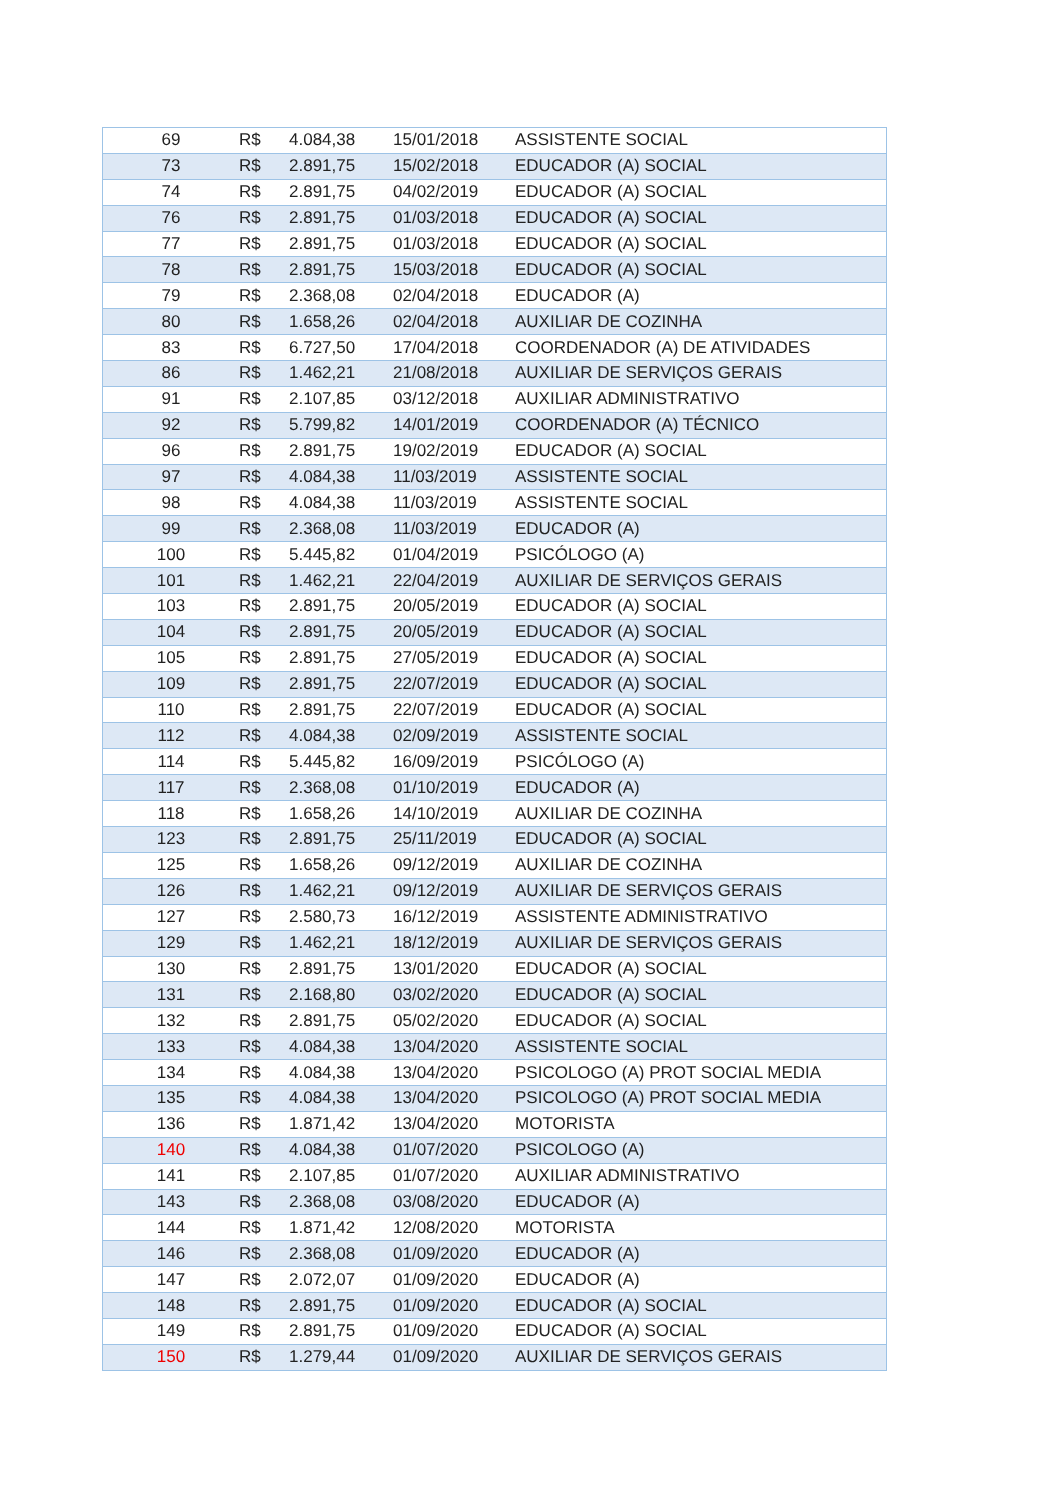| 69 | R$ | 4.084,38 | 15/01/2018 | ASSISTENTE SOCIAL |
| 73 | R$ | 2.891,75 | 15/02/2018 | EDUCADOR (A) SOCIAL |
| 74 | R$ | 2.891,75 | 04/02/2019 | EDUCADOR (A) SOCIAL |
| 76 | R$ | 2.891,75 | 01/03/2018 | EDUCADOR (A) SOCIAL |
| 77 | R$ | 2.891,75 | 01/03/2018 | EDUCADOR (A) SOCIAL |
| 78 | R$ | 2.891,75 | 15/03/2018 | EDUCADOR (A) SOCIAL |
| 79 | R$ | 2.368,08 | 02/04/2018 | EDUCADOR (A) |
| 80 | R$ | 1.658,26 | 02/04/2018 | AUXILIAR DE COZINHA |
| 83 | R$ | 6.727,50 | 17/04/2018 | COORDENADOR (A) DE ATIVIDADES |
| 86 | R$ | 1.462,21 | 21/08/2018 | AUXILIAR DE SERVIÇOS GERAIS |
| 91 | R$ | 2.107,85 | 03/12/2018 | AUXILIAR ADMINISTRATIVO |
| 92 | R$ | 5.799,82 | 14/01/2019 | COORDENADOR (A) TÉCNICO |
| 96 | R$ | 2.891,75 | 19/02/2019 | EDUCADOR (A) SOCIAL |
| 97 | R$ | 4.084,38 | 11/03/2019 | ASSISTENTE SOCIAL |
| 98 | R$ | 4.084,38 | 11/03/2019 | ASSISTENTE SOCIAL |
| 99 | R$ | 2.368,08 | 11/03/2019 | EDUCADOR (A) |
| 100 | R$ | 5.445,82 | 01/04/2019 | PSICÓLOGO (A) |
| 101 | R$ | 1.462,21 | 22/04/2019 | AUXILIAR DE SERVIÇOS GERAIS |
| 103 | R$ | 2.891,75 | 20/05/2019 | EDUCADOR (A) SOCIAL |
| 104 | R$ | 2.891,75 | 20/05/2019 | EDUCADOR (A) SOCIAL |
| 105 | R$ | 2.891,75 | 27/05/2019 | EDUCADOR (A) SOCIAL |
| 109 | R$ | 2.891,75 | 22/07/2019 | EDUCADOR (A) SOCIAL |
| 110 | R$ | 2.891,75 | 22/07/2019 | EDUCADOR (A) SOCIAL |
| 112 | R$ | 4.084,38 | 02/09/2019 | ASSISTENTE SOCIAL |
| 114 | R$ | 5.445,82 | 16/09/2019 | PSICÓLOGO (A) |
| 117 | R$ | 2.368,08 | 01/10/2019 | EDUCADOR (A) |
| 118 | R$ | 1.658,26 | 14/10/2019 | AUXILIAR DE COZINHA |
| 123 | R$ | 2.891,75 | 25/11/2019 | EDUCADOR (A) SOCIAL |
| 125 | R$ | 1.658,26 | 09/12/2019 | AUXILIAR DE COZINHA |
| 126 | R$ | 1.462,21 | 09/12/2019 | AUXILIAR DE SERVIÇOS GERAIS |
| 127 | R$ | 2.580,73 | 16/12/2019 | ASSISTENTE ADMINISTRATIVO |
| 129 | R$ | 1.462,21 | 18/12/2019 | AUXILIAR DE SERVIÇOS GERAIS |
| 130 | R$ | 2.891,75 | 13/01/2020 | EDUCADOR (A) SOCIAL |
| 131 | R$ | 2.168,80 | 03/02/2020 | EDUCADOR (A) SOCIAL |
| 132 | R$ | 2.891,75 | 05/02/2020 | EDUCADOR (A) SOCIAL |
| 133 | R$ | 4.084,38 | 13/04/2020 | ASSISTENTE SOCIAL |
| 134 | R$ | 4.084,38 | 13/04/2020 | PSICOLOGO (A) PROT SOCIAL MEDIA |
| 135 | R$ | 4.084,38 | 13/04/2020 | PSICOLOGO (A) PROT SOCIAL MEDIA |
| 136 | R$ | 1.871,42 | 13/04/2020 | MOTORISTA |
| 140 | R$ | 4.084,38 | 01/07/2020 | PSICOLOGO (A) |
| 141 | R$ | 2.107,85 | 01/07/2020 | AUXILIAR ADMINISTRATIVO |
| 143 | R$ | 2.368,08 | 03/08/2020 | EDUCADOR (A) |
| 144 | R$ | 1.871,42 | 12/08/2020 | MOTORISTA |
| 146 | R$ | 2.368,08 | 01/09/2020 | EDUCADOR (A) |
| 147 | R$ | 2.072,07 | 01/09/2020 | EDUCADOR (A) |
| 148 | R$ | 2.891,75 | 01/09/2020 | EDUCADOR (A) SOCIAL |
| 149 | R$ | 2.891,75 | 01/09/2020 | EDUCADOR (A) SOCIAL |
| 150 | R$ | 1.279,44 | 01/09/2020 | AUXILIAR DE SERVIÇOS GERAIS |